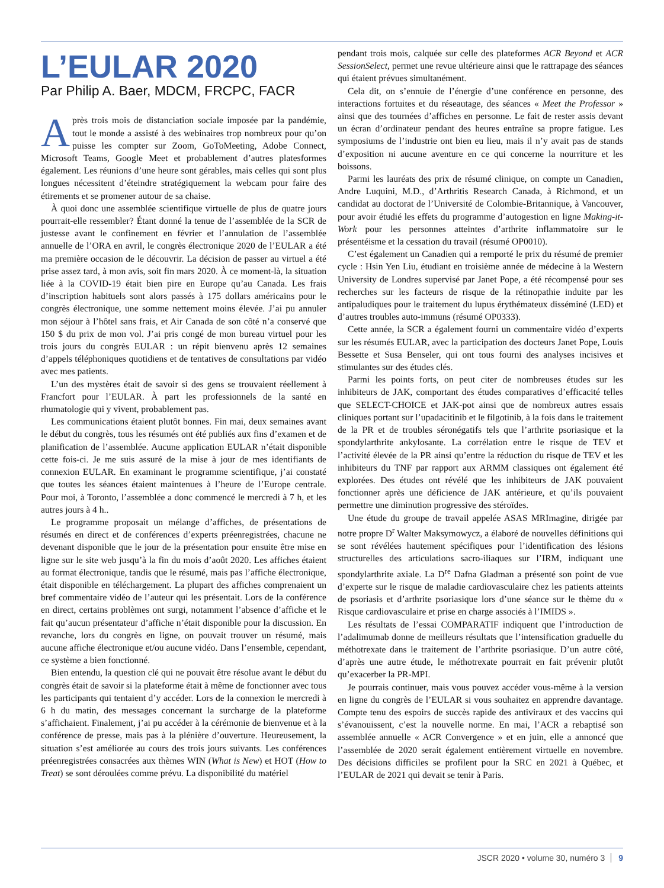L’EULAR 2020
Par Philip A. Baer, MDCM, FRCPC, FACR
Après trois mois de distanciation sociale imposée par la pandémie, tout le monde a assisté à des webinaires trop nombreux pour qu’on puisse les compter sur Zoom, GoToMeeting, Adobe Connect, Microsoft Teams, Google Meet et probablement d’autres platesformes également. Les réunions d’une heure sont gérables, mais celles qui sont plus longues nécessitent d’éteindre stratégiquement la webcam pour faire des étirements et se promener autour de sa chaise.
À quoi donc une assemblée scientifique virtuelle de plus de quatre jours pourrait-elle ressembler? Étant donné la tenue de l’assemblée de la SCR de justesse avant le confinement en février et l’annulation de l’assemblée annuelle de l’ORA en avril, le congrès électronique 2020 de l’EULAR a été ma première occasion de le découvrir. La décision de passer au virtuel a été prise assez tard, à mon avis, soit fin mars 2020. À ce moment-là, la situation liée à la COVID-19 était bien pire en Europe qu’au Canada. Les frais d’inscription habituels sont alors passés à 175 dollars américains pour le congrès électronique, une somme nettement moins élevée. J’ai pu annuler mon séjour à l’hôtel sans frais, et Air Canada de son côté n’a conservé que 150 $ du prix de mon vol. J’ai pris congé de mon bureau virtuel pour les trois jours du congrès EULAR : un répit bienvenu après 12 semaines d’appels téléphoniques quotidiens et de tentatives de consultations par vidéo avec mes patients.
L’un des mystères était de savoir si des gens se trouvaient réellement à Francfort pour l’EULAR. À part les professionnels de la santé en rhumatologie qui y vivent, probablement pas.
Les communications étaient plutôt bonnes. Fin mai, deux semaines avant le début du congrès, tous les résumés ont été publiés aux fins d’examen et de planification de l’assemblée. Aucune application EULAR n’était disponible cette fois-ci. Je me suis assuré de la mise à jour de mes identifiants de connexion EULAR. En examinant le programme scientifique, j’ai constaté que toutes les séances étaient maintenues à l’heure de l’Europe centrale. Pour moi, à Toronto, l’assemblée a donc commencé le mercredi à 7 h, et les autres jours à 4 h..
Le programme proposait un mélange d’affiches, de présentations de résumés en direct et de conférences d’experts préenregistrées, chacune ne devenant disponible que le jour de la présentation pour ensuite être mise en ligne sur le site web jusqu’à la fin du mois d’août 2020. Les affiches étaient au format électronique, tandis que le résumé, mais pas l’affiche électronique, était disponible en téléchargement. La plupart des affiches comprenaient un bref commentaire vidéo de l’auteur qui les présentait. Lors de la conférence en direct, certains problèmes ont surgi, notamment l’absence d’affiche et le fait qu’aucun présentateur d’affiche n’était disponible pour la discussion. En revanche, lors du congrès en ligne, on pouvait trouver un résumé, mais aucune affiche électronique et/ou aucune vidéo. Dans l’ensemble, cependant, ce système a bien fonctionné.
Bien entendu, la question clé qui ne pouvait être résolue avant le début du congrès était de savoir si la plateforme était à même de fonctionner avec tous les participants qui tentaient d’y accéder. Lors de la connexion le mercredi à 6 h du matin, des messages concernant la surcharge de la plateforme s’affichaient. Finalement, j’ai pu accéder à la cérémonie de bienvenue et à la conférence de presse, mais pas à la plénière d’ouverture. Heureusement, la situation s’est améliorée au cours des trois jours suivants. Les conférences préenregistrées consacrées aux thèmes WIN (What is New) et HOT (How to Treat) se sont déroulées comme prévu. La disponibilité du matériel
pendant trois mois, calquée sur celle des plateformes ACR Beyond et ACR SessionSelect, permet une revue ultérieure ainsi que le rattrapage des séances qui étaient prévues simultanément.
Cela dit, on s’ennuie de l’énergie d’une conférence en personne, des interactions fortuites et du réseautage, des séances « Meet the Professor » ainsi que des tournées d’affiches en personne. Le fait de rester assis devant un écran d’ordinateur pendant des heures entraîne sa propre fatigue. Les symposiums de l’industrie ont bien eu lieu, mais il n’y avait pas de stands d’exposition ni aucune aventure en ce qui concerne la nourriture et les boissons.
Parmi les lauréats des prix de résumé clinique, on compte un Canadien, Andre Luquini, M.D., d’Arthritis Research Canada, à Richmond, et un candidat au doctorat de l’Université de Colombie-Britannique, à Vancouver, pour avoir étudié les effets du programme d’autogestion en ligne Making-it-Work pour les personnes atteintes d’arthrite inflammatoire sur le présentéisme et la cessation du travail (résumé OP0010).
C’est également un Canadien qui a remporté le prix du résumé de premier cycle : Hsin Yen Liu, étudiant en troisième année de médecine à la Western University de Londres supervisé par Janet Pope, a été récompensé pour ses recherches sur les facteurs de risque de la rétinopathie induite par les antipaludiques pour le traitement du lupus érythémateux disséminé (LED) et d’autres troubles auto-immuns (résumé OP0333).
Cette année, la SCR a également fourni un commentaire vidéo d’experts sur les résumés EULAR, avec la participation des docteurs Janet Pope, Louis Bessette et Susa Benseler, qui ont tous fourni des analyses incisives et stimulantes sur des études clés.
Parmi les points forts, on peut citer de nombreuses études sur les inhibiteurs de JAK, comportant des études comparatives d’efficacité telles que SELECT-CHOICE et JAK-pot ainsi que de nombreux autres essais cliniques portant sur l’upadacitinib et le filgotinib, à la fois dans le traitement de la PR et de troubles séronégatifs tels que l’arthrite psoriasique et la spondylarthrite ankylosante. La corrélation entre le risque de TEV et l’activité élevée de la PR ainsi qu’entre la réduction du risque de TEV et les inhibiteurs du TNF par rapport aux ARMM classiques ont également été explorées. Des études ont révélé que les inhibiteurs de JAK pouvaient fonctionner après une déficience de JAK antérieure, et qu’ils pouvaient permettre une diminution progressive des stéroïdes.
Une étude du groupe de travail appelée ASAS MRImagine, dirigée par notre propre D<sup>r</sup> Walter Maksymowycz, a élaboré de nouvelles définitions qui se sont révélées hautement spécifiques pour l’identification des lésions structurelles des articulations sacro-iliaques sur l’IRM, indiquant une spondylarthrite axiale. La D<sup>re</sup> Dafna Gladman a présenté son point de vue d’experte sur le risque de maladie cardiovasculaire chez les patients atteints de psoriasis et d’arthrite psoriasique lors d’une séance sur le thème du « Risque cardiovasculaire et prise en charge associés à l’IMIDS ».
Les résultats de l’essai COMPARATIF indiquent que l’introduction de l’adalimumab donne de meilleurs résultats que l’intensification graduelle du méthotrexate dans le traitement de l’arthrite psoriasique. D’un autre côté, d’après une autre étude, le méthotrexate pourrait en fait prévenir plutôt qu’exacerber la PR-MPI.
Je pourrais continuer, mais vous pouvez accéder vous-même à la version en ligne du congrès de l’EULAR si vous souhaitez en apprendre davantage. Compte tenu des espoirs de succès rapide des antiviraux et des vaccins qui s’évanouissent, c’est la nouvelle norme. En mai, l’ACR a rebaptisé son assemblée annuelle « ACR Convergence » et en juin, elle a annoncé que l’assemblée de 2020 serait également entièrement virtuelle en novembre. Des décisions difficiles se profilent pour la SRC en 2021 à Québec, et l’EULAR de 2021 qui devait se tenir à Paris.
JSCR 2020 • volume 30, numéro 3 9